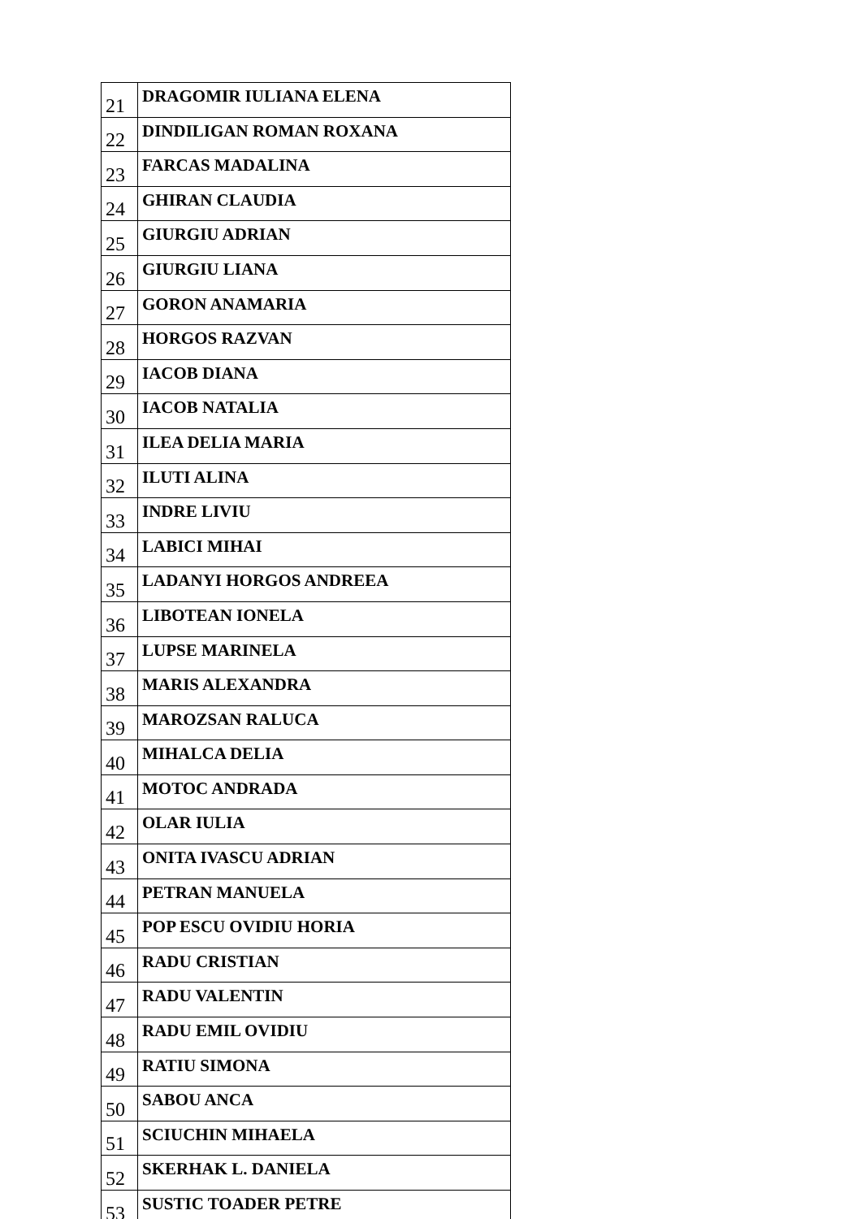| 21 | DRAGOMIR IULIANA ELENA |
| 22 | DINDILIGAN ROMAN ROXANA |
| 23 | FARCAS MADALINA |
| 24 | GHIRAN CLAUDIA |
| 25 | GIURGIU ADRIAN |
| 26 | GIURGIU LIANA |
| 27 | GORON ANAMARIA |
| 28 | HORGOS RAZVAN |
| 29 | IACOB DIANA |
| 30 | IACOB NATALIA |
| 31 | ILEA DELIA MARIA |
| 32 | ILUTI ALINA |
| 33 | INDRE LIVIU |
| 34 | LABICI MIHAI |
| 35 | LADANYI HORGOS ANDREEA |
| 36 | LIBOTEAN IONELA |
| 37 | LUPSE MARINELA |
| 38 | MARIS ALEXANDRA |
| 39 | MAROZSAN RALUCA |
| 40 | MIHALCA DELIA |
| 41 | MOTOC ANDRADA |
| 42 | OLAR IULIA |
| 43 | ONITA IVASCU ADRIAN |
| 44 | PETRAN MANUELA |
| 45 | POP ESCU OVIDIU HORIA |
| 46 | RADU CRISTIAN |
| 47 | RADU VALENTIN |
| 48 | RADU EMIL OVIDIU |
| 49 | RATIU SIMONA |
| 50 | SABOU ANCA |
| 51 | SCIUCHIN MIHAELA |
| 52 | SKERHAK L. DANIELA |
| 53 | SUSTIC TOADER PETRE |